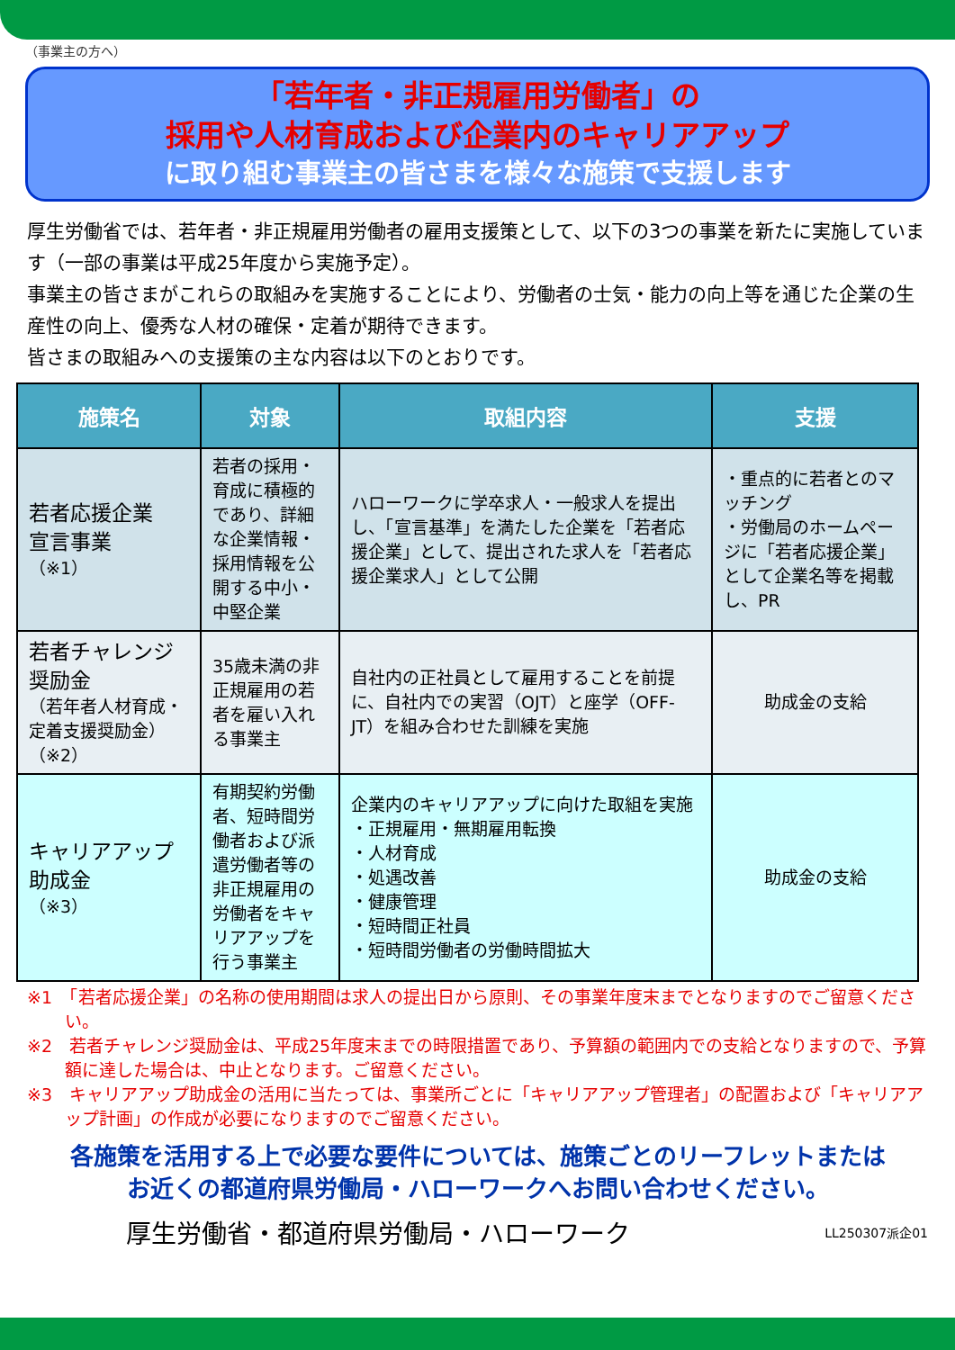（事業主の方へ）
「若年者・非正規雇用労働者」の
採用や人材育成および企業内のキャリアアップ
に取り組む事業主の皆さまを様々な施策で支援します
厚生労働省では、若年者・非正規雇用労働者の雇用支援策として、以下の3つの事業を新たに実施しています（一部の事業は平成25年度から実施予定）。
事業主の皆さまがこれらの取組みを実施することにより、労働者の士気・能力の向上等を通じた企業の生産性の向上、優秀な人材の確保・定着が期待できます。
皆さまの取組みへの支援策の主な内容は以下のとおりです。
| 施策名 | 対象 | 取組内容 | 支援 |
| --- | --- | --- | --- |
| 若者応援企業 宣言事業 （※1） | 若者の採用・育成に積極的であり、詳細な企業情報・採用情報を公開する中小・中堅企業 | ハローワークに学卒求人・一般求人を提出し、「宣言基準」を満たした企業を「若者応援企業」として、提出された求人を「若者応援企業求人」として公開 | ・重点的に若者とのマッチング ・労働局のホームページに「若者応援企業」として企業名等を掲載し、PR |
| 若者チャレンジ奨励金 （若年者人材育成・定着支援奨励金） （※2） | 35歳未満の非正規雇用の若者を雇い入れる事業主 | 自社内の正社員として雇用することを前提に、自社内での実習（OJT）と座学（OFF-JT）を組み合わせた訓練を実施 | 助成金の支給 |
| キャリアアップ 助成金 （※3） | 有期契約労働者、短時間労働者および派遣労働者等の非正規雇用の労働者をキャリアアップを行う事業主 | 企業内のキャリアアップに向けた取組を実施 ・正規雇用・無期雇用転換 ・人材育成 ・処遇改善 ・健康管理 ・短時間正社員 ・短時間労働者の労働時間拡大 | 助成金の支給 |
※1　「若者応援企業」の名称の使用期間は求人の提出日から原則、その事業年度末までとなりますのでご留意ください。
※2　若者チャレンジ奨励金は、平成25年度末までの時限措置であり、予算額の範囲内での支給となりますので、予算額に達した場合は、中止となります。ご留意ください。
※3　キャリアアップ助成金の活用に当たっては、事業所ごとに「キャリアアップ管理者」の配置および「キャリアアップ計画」の作成が必要になりますのでご留意ください。
各施策を活用する上で必要な要件については、施策ごとのリーフレットまたは
お近くの都道府県労働局・ハローワークへお問い合わせください。
厚生労働省・都道府県労働局・ハローワーク LL250307派企01